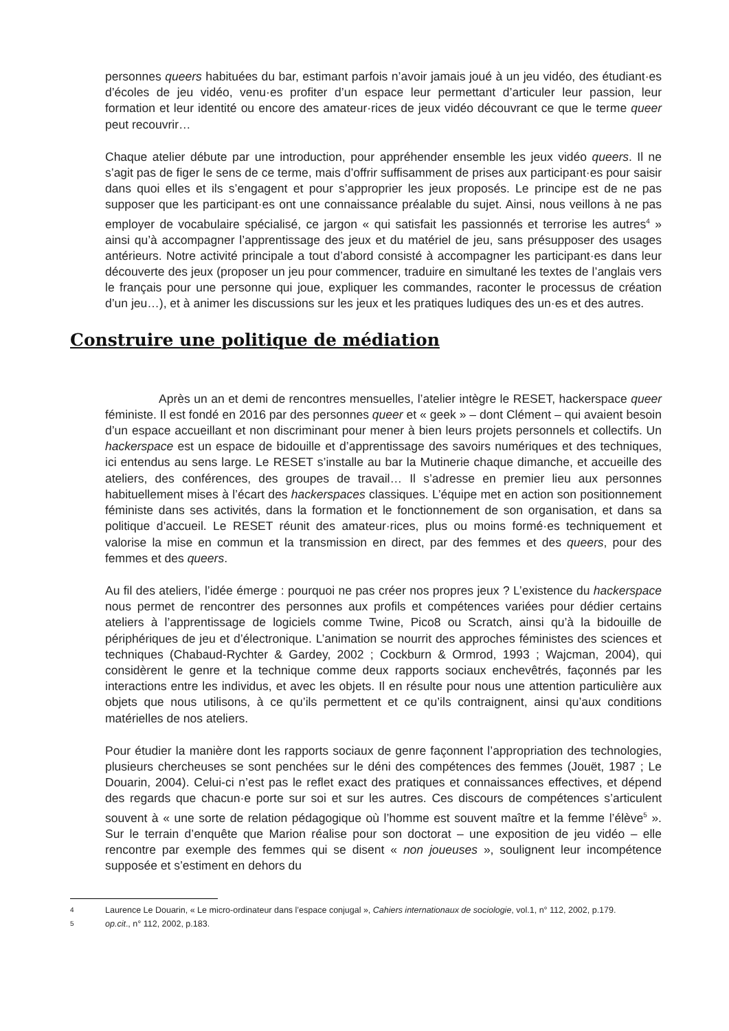personnes queers habituées du bar, estimant parfois n’avoir jamais joué à un jeu vidéo, des étudiant·es d’écoles de jeu vidéo, venu·es profiter d’un espace leur permettant d’articuler leur passion, leur formation et leur identité ou encore des amateur·rices de jeux vidéo découvrant ce que le terme queer peut recouvrir…
Chaque atelier débute par une introduction, pour appréhender ensemble les jeux vidéo queers. Il ne s’agit pas de figer le sens de ce terme, mais d’offrir suffisamment de prises aux participant·es pour saisir dans quoi elles et ils s’engagent et pour s’approprier les jeux proposés. Le principe est de ne pas supposer que les participant·es ont une connaissance préalable du sujet. Ainsi, nous veillons à ne pas employer de vocabulaire spécialisé, ce jargon « qui satisfait les passionnés et terrorise les autres<sup>4</sup> » ainsi qu’à accompagner l’apprentissage des jeux et du matériel de jeu, sans présupposer des usages antérieurs. Notre activité principale a tout d’abord consisté à accompagner les participant·es dans leur découverte des jeux (proposer un jeu pour commencer, traduire en simultané les textes de l’anglais vers le français pour une personne qui joue, expliquer les commandes, raconter le processus de création d’un jeu…), et à animer les discussions sur les jeux et les pratiques ludiques des un·es et des autres.
Construire une politique de médiation
Après un an et demi de rencontres mensuelles, l’atelier intègre le RESET, hackerspace queer féministe. Il est fondé en 2016 par des personnes queer et « geek » – dont Clément – qui avaient besoin d’un espace accueillant et non discriminant pour mener à bien leurs projets personnels et collectifs. Un hackerspace est un espace de bidouille et d’apprentissage des savoirs numériques et des techniques, ici entendus au sens large. Le RESET s’installe au bar la Mutinerie chaque dimanche, et accueille des ateliers, des conférences, des groupes de travail… Il s’adresse en premier lieu aux personnes habituellement mises à l’écart des hackerspaces classiques. L’équipe met en action son positionnement féministe dans ses activités, dans la formation et le fonctionnement de son organisation, et dans sa politique d’accueil. Le RESET réunit des amateur·rices, plus ou moins formé·es techniquement et valorise la mise en commun et la transmission en direct, par des femmes et des queers, pour des femmes et des queers.
Au fil des ateliers, l’idée émerge : pourquoi ne pas créer nos propres jeux ? L’existence du hackerspace nous permet de rencontrer des personnes aux profils et compétences variées pour dédier certains ateliers à l’apprentissage de logiciels comme Twine, Pico8 ou Scratch, ainsi qu’à la bidouille de périphériques de jeu et d’électronique. L’animation se nourrit des approches féministes des sciences et techniques (Chabaud-Rychter & Gardey, 2002 ; Cockburn & Ormrod, 1993 ; Wajcman, 2004), qui considèrent le genre et la technique comme deux rapports sociaux enchevêtrés, façonnés par les interactions entre les individus, et avec les objets. Il en résulte pour nous une attention particulière aux objets que nous utilisons, à ce qu’ils permettent et ce qu’ils contraignent, ainsi qu’aux conditions matérielles de nos ateliers.
Pour étudier la manière dont les rapports sociaux de genre façonnent l’appropriation des technologies, plusieurs chercheuses se sont penchées sur le déni des compétences des femmes (Jouët, 1987 ; Le Douarin, 2004). Celui-ci n’est pas le reflet exact des pratiques et connaissances effectives, et dépend des regards que chacun·e porte sur soi et sur les autres. Ces discours de compétences s’articulent souvent à « une sorte de relation pédagogique où l’homme est souvent maître et la femme l’élève<sup>5</sup> ». Sur le terrain d’enquête que Marion réalise pour son doctorat – une exposition de jeu vidéo – elle rencontre par exemple des femmes qui se disent « non joueuses », soulignent leur incompétence supposée et s’estiment en dehors du
<sup>4</sup> Laurence Le Douarin, « Le micro-ordinateur dans l’espace conjugal », Cahiers internationaux de sociologie, vol.1, n° 112, 2002, p.179.
<sup>5</sup> op.cit., n° 112, 2002, p.183.